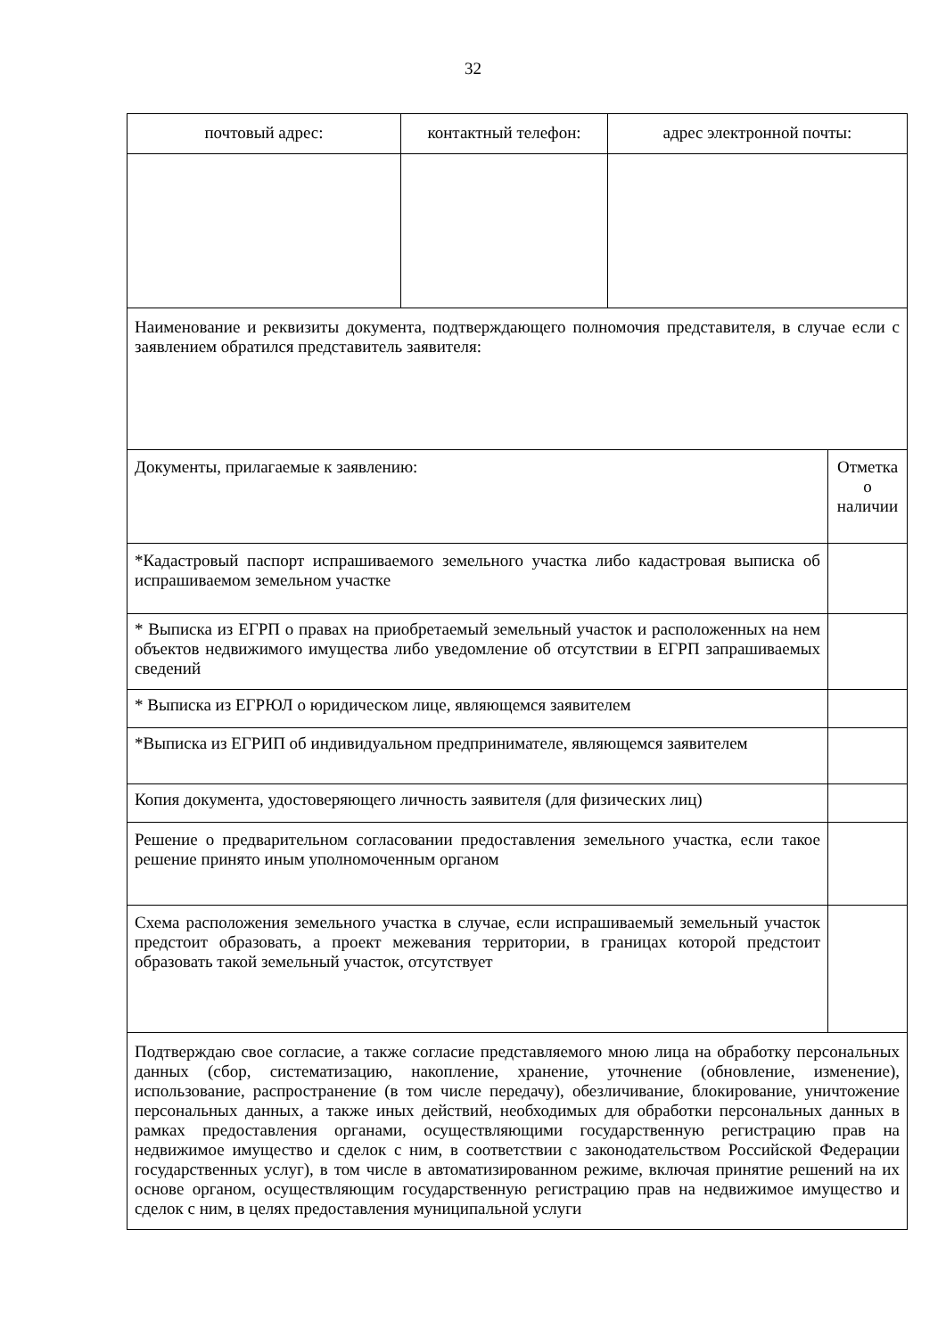32
| почтовый адрес: | контактный телефон: | адрес электронной почты: | |
| Наименование и реквизиты документа, подтверждающего полномочия представителя, в случае если с заявлением обратился представитель заявителя: | | | |
| Документы, прилагаемые к заявлению: | | | Отметка о наличии |
| *Кадастровый паспорт испрашиваемого земельного участка либо кадастровая выписка об испрашиваемом земельном участке | | | |
| * Выписка из ЕГРП о правах на приобретаемый земельный участок и расположенных на нем объектов недвижимого имущества либо уведомление об отсутствии в ЕГРП запрашиваемых сведений | | | |
| * Выписка из ЕГРЮЛ о юридическом лице, являющемся заявителем | | | |
| *Выписка из ЕГРИП об индивидуальном предпринимателе, являющемся заявителем | | | |
| Копия документа, удостоверяющего личность заявителя (для физических лиц) | | | |
| Решение о предварительном согласовании предоставления земельного участка, если такое решение принято иным уполномоченным органом | | | |
| Схема расположения земельного участка в случае, если испрашиваемый земельный участок предстоит образовать, а проект межевания территории, в границах которой предстоит образовать такой земельный участок, отсутствует | | | |
| Подтверждаю свое согласие, а также согласие представляемого мною лица на обработку персональных данных (сбор, систематизацию, накопление, хранение, уточнение (обновление, изменение), использование, распространение (в том числе передачу), обезличивание, блокирование, уничтожение персональных данных, а также иных действий, необходимых для обработки персональных данных в рамках предоставления органами, осуществляющими государственную регистрацию прав на недвижимое имущество и сделок с ним, в соответствии с законодательством Российской Федерации государственных услуг), в том числе в автоматизированном режиме, включая принятие решений на их основе органом, осуществляющим государственную регистрацию прав на недвижимое имущество и сделок с ним, в целях предоставления муниципальной услуги | | | |